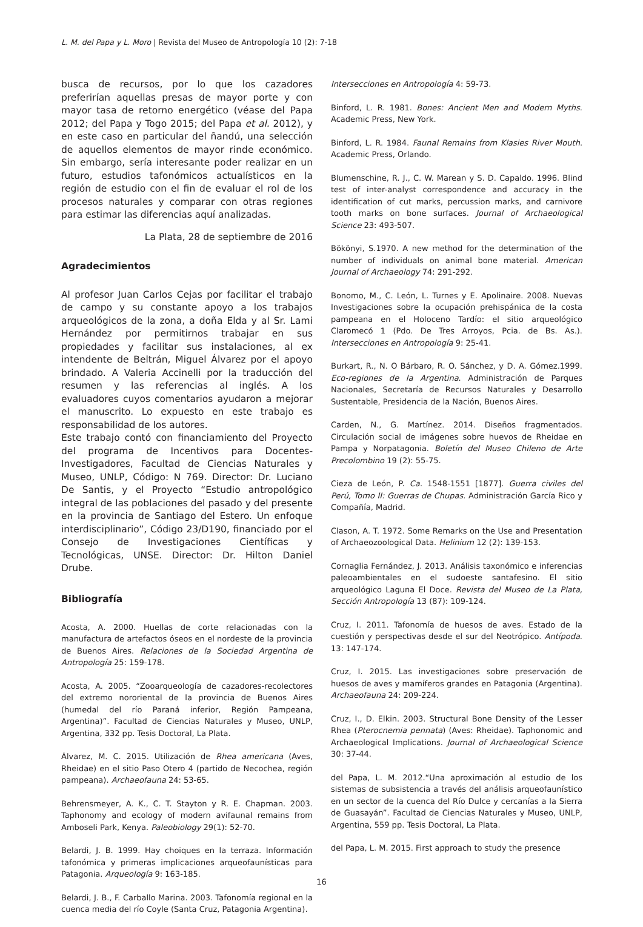L. M. del Papa y L. Moro | Revista del Museo de Antropología 10 (2): 7-18
busca de recursos, por lo que los cazadores preferirían aquellas presas de mayor porte y con mayor tasa de retorno energético (véase del Papa 2012; del Papa y Togo 2015; del Papa et al. 2012), y en este caso en particular del ñandú, una selección de aquellos elementos de mayor rinde económico. Sin embargo, sería interesante poder realizar en un futuro, estudios tafonómicos actualísticos en la región de estudio con el fin de evaluar el rol de los procesos naturales y comparar con otras regiones para estimar las diferencias aquí analizadas.
La Plata, 28 de septiembre de 2016
Agradecimientos
Al profesor Juan Carlos Cejas por facilitar el trabajo de campo y su constante apoyo a los trabajos arqueológicos de la zona, a doña Elda y al Sr. Lami Hernández por permitirnos trabajar en sus propiedades y facilitar sus instalaciones, al ex intendente de Beltrán, Miguel Álvarez por el apoyo brindado. A Valeria Accinelli por la traducción del resumen y las referencias al inglés. A los evaluadores cuyos comentarios ayudaron a mejorar el manuscrito. Lo expuesto en este trabajo es responsabilidad de los autores.
Este trabajo contó con financiamiento del Proyecto del programa de Incentivos para Docentes-Investigadores, Facultad de Ciencias Naturales y Museo, UNLP, Código: N 769. Director: Dr. Luciano De Santis, y el Proyecto “Estudio antropológico integral de las poblaciones del pasado y del presente en la provincia de Santiago del Estero. Un enfoque interdisciplinario”, Código 23/D190, financiado por el Consejo de Investigaciones Científicas y Tecnológicas, UNSE. Director: Dr. Hilton Daniel Drube.
Bibliografía
Acosta, A. 2000. Huellas de corte relacionadas con la manufactura de artefactos óseos en el nordeste de la provincia de Buenos Aires. Relaciones de la Sociedad Argentina de Antropología 25: 159-178.
Acosta, A. 2005. “Zooarqueología de cazadores-recolectores del extremo nororiental de la provincia de Buenos Aires (humedal del río Paraná inferior, Región Pampeana, Argentina)”. Facultad de Ciencias Naturales y Museo, UNLP, Argentina, 332 pp. Tesis Doctoral, La Plata.
Álvarez, M. C. 2015. Utilización de Rhea americana (Aves, Rheidae) en el sitio Paso Otero 4 (partido de Necochea, región pampeana). Archaeofauna 24: 53-65.
Behrensmeyer, A. K., C. T. Stayton y R. E. Chapman. 2003. Taphonomy and ecology of modern avifaunal remains from Amboseli Park, Kenya. Paleobiology 29(1): 52-70.
Belardi, J. B. 1999. Hay choiques en la terraza. Información tafonómica y primeras implicaciones arqueofaunísticas para Patagonia. Arqueología 9: 163-185.
Belardi, J. B., F. Carballo Marina. 2003. Tafonomía regional en la cuenca media del río Coyle (Santa Cruz, Patagonia Argentina).
Intersecciones en Antropología 4: 59-73.
Binford, L. R. 1981. Bones: Ancient Men and Modern Myths. Academic Press, New York.
Binford, L. R. 1984. Faunal Remains from Klasies River Mouth. Academic Press, Orlando.
Blumenschine, R. J., C. W. Marean y S. D. Capaldo. 1996. Blind test of inter-analyst correspondence and accuracy in the identification of cut marks, percussion marks, and carnivore tooth marks on bone surfaces. Journal of Archaeological Science 23: 493-507.
Bökönyi, S.1970. A new method for the determination of the number of individuals on animal bone material. American Journal of Archaeology 74: 291-292.
Bonomo, M., C. León, L. Turnes y E. Apolinaire. 2008. Nuevas Investigaciones sobre la ocupación prehispánica de la costa pampeana en el Holoceno Tardío: el sitio arqueológico Claromecó 1 (Pdo. De Tres Arroyos, Pcia. de Bs. As.). Intersecciones en Antropología 9: 25-41.
Burkart, R., N. O Bárbaro, R. O. Sánchez, y D. A. Gómez.1999. Eco-regiones de la Argentina. Administración de Parques Nacionales, Secretaría de Recursos Naturales y Desarrollo Sustentable, Presidencia de la Nación, Buenos Aires.
Carden, N., G. Martínez. 2014. Diseños fragmentados. Circulación social de imágenes sobre huevos de Rheidae en Pampa y Norpatagonia. Boletín del Museo Chileno de Arte Precolombino 19 (2): 55-75.
Cieza de León, P. Ca. 1548-1551 [1877]. Guerra civiles del Perú, Tomo II: Guerras de Chupas. Administración García Rico y Compañía, Madrid.
Clason, A. T. 1972. Some Remarks on the Use and Presentation of Archaeozoological Data. Helinium 12 (2): 139-153.
Cornaglia Fernández, J. 2013. Análisis taxonómico e inferencias paleoambientales en el sudoeste santafesino. El sitio arqueológico Laguna El Doce. Revista del Museo de La Plata, Sección Antropología 13 (87): 109-124.
Cruz, I. 2011. Tafonomía de huesos de aves. Estado de la cuestión y perspectivas desde el sur del Neotrópico. Antípoda. 13: 147-174.
Cruz, I. 2015. Las investigaciones sobre preservación de huesos de aves y mamíferos grandes en Patagonia (Argentina). Archaeofauna 24: 209-224.
Cruz, I., D. Elkin. 2003. Structural Bone Density of the Lesser Rhea (Pterocnemia pennata) (Aves: Rheidae). Taphonomic and Archaeological Implications. Journal of Archaeological Science 30: 37-44.
del Papa, L. M. 2012.“Una aproximación al estudio de los sistemas de subsistencia a través del análisis arqueofaunístico en un sector de la cuenca del Río Dulce y cercanías a la Sierra de Guasayán”. Facultad de Ciencias Naturales y Museo, UNLP, Argentina, 559 pp. Tesis Doctoral, La Plata.
del Papa, L. M. 2015. First approach to study the presence
16